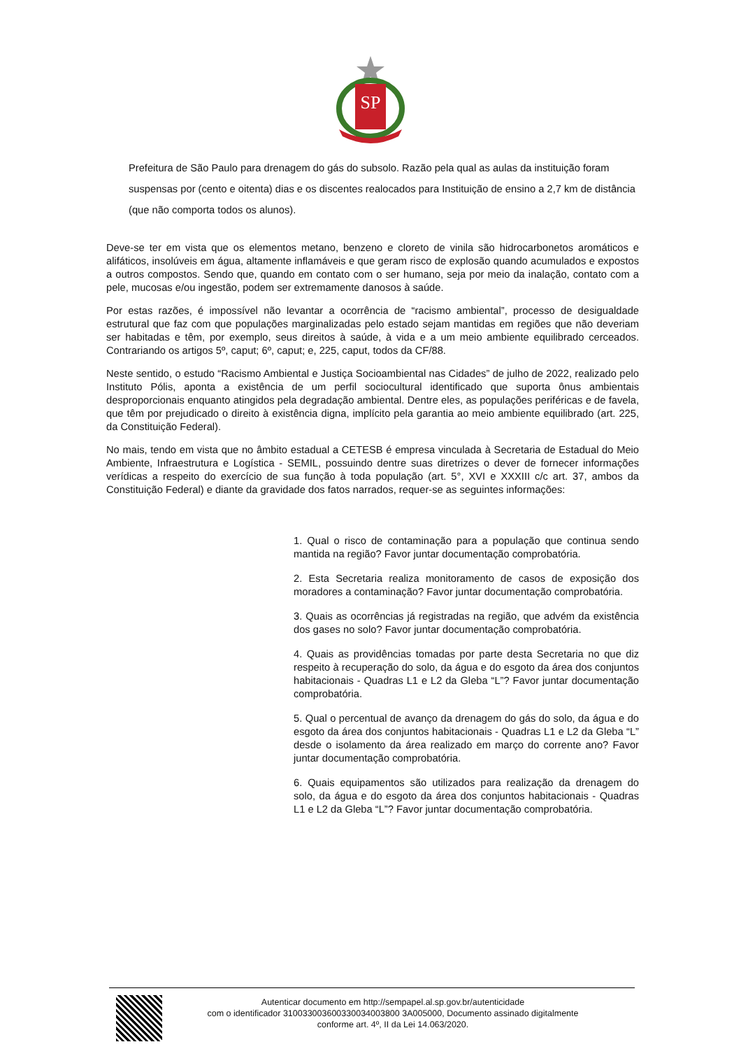SP
Prefeitura de São Paulo para drenagem do gás do subsolo. Razão pela qual as aulas da instituição foram suspensas por (cento e oitenta) dias e os discentes realocados para Instituição de ensino a 2,7 km de distância (que não comporta todos os alunos).
Deve-se ter em vista que os elementos metano, benzeno e cloreto de vinila são hidrocarbonetos aromáticos e alifáticos, insolúveis em água, altamente inflamáveis e que geram risco de explosão quando acumulados e expostos a outros compostos. Sendo que, quando em contato com o ser humano, seja por meio da inalação, contato com a pele, mucosas e/ou ingestão, podem ser extremamente danosos à saúde.
Por estas razões, é impossível não levantar a ocorrência de “racismo ambiental”, processo de desigualdade estrutural que faz com que populações marginalizadas pelo estado sejam mantidas em regiões que não deveriam ser habitadas e têm, por exemplo, seus direitos à saúde, à vida e a um meio ambiente equilibrado cerceados. Contrariando os artigos 5º, caput; 6º, caput; e, 225, caput, todos da CF/88.
Neste sentido, o estudo “Racismo Ambiental e Justiça Socioambiental nas Cidades” de julho de 2022, realizado pelo Instituto Pólis, aponta a existência de um perfil sociocultural identificado que suporta ônus ambientais desproporcionais enquanto atingidos pela degradação ambiental. Dentre eles, as populações periféricas e de favela, que têm por prejudicado o direito à existência digna, implícito pela garantia ao meio ambiente equilibrado (art. 225, da Constituição Federal).
No mais, tendo em vista que no âmbito estadual a CETESB é empresa vinculada à Secretaria de Estadual do Meio Ambiente, Infraestrutura e Logística - SEMIL, possuindo dentre suas diretrizes o dever de fornecer informações verídicas a respeito do exercício de sua função à toda população (art. 5°, XVI e XXXIII c/c art. 37, ambos da Constituição Federal) e diante da gravidade dos fatos narrados, requer-se as seguintes informações:
1. Qual o risco de contaminação para a população que continua sendo mantida na região? Favor juntar documentação comprobatória.
2. Esta Secretaria realiza monitoramento de casos de exposição dos moradores a contaminação? Favor juntar documentação comprobatória.
3. Quais as ocorrências já registradas na região, que advém da existência dos gases no solo? Favor juntar documentação comprobatória.
4. Quais as providências tomadas por parte desta Secretaria no que diz respeito à recuperação do solo, da água e do esgoto da área dos conjuntos habitacionais - Quadras L1 e L2 da Gleba “L”? Favor juntar documentação comprobatória.
5. Qual o percentual de avanço da drenagem do gás do solo, da água e do esgoto da área dos conjuntos habitacionais - Quadras L1 e L2 da Gleba “L” desde o isolamento da área realizado em março do corrente ano? Favor juntar documentação comprobatória.
6. Quais equipamentos são utilizados para realização da drenagem do solo, da água e do esgoto da área dos conjuntos habitacionais - Quadras L1 e L2 da Gleba “L”? Favor juntar documentação comprobatória.
Autenticar documento em http://sempapel.al.sp.gov.br/autenticidade
com o identificador 310033003600330034003800 3A005000, Documento assinado digitalmente
conforme art. 4º, II da Lei 14.063/2020.